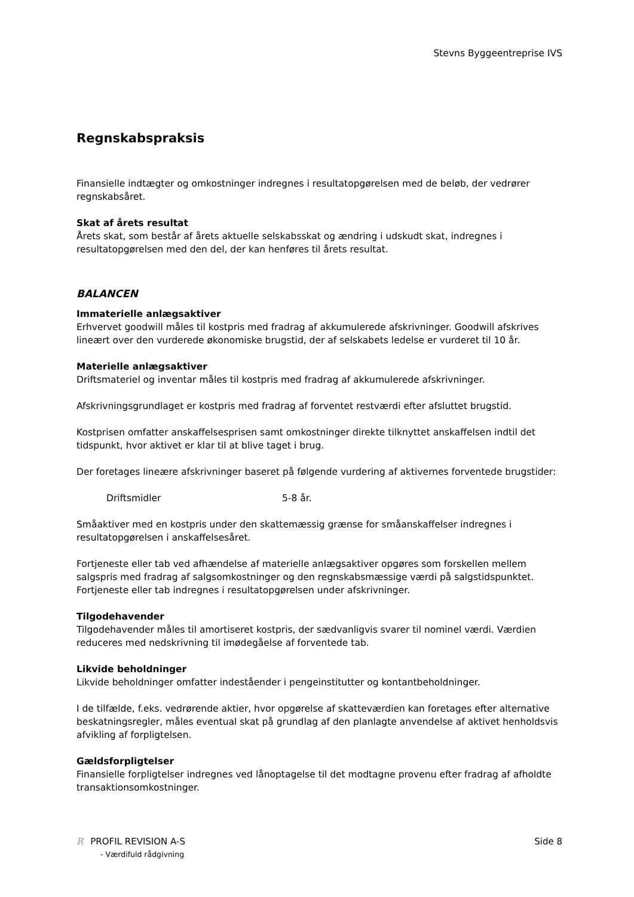Stevns Byggeentreprise IVS
Regnskabspraksis
Finansielle indtægter og omkostninger indregnes i resultatopgørelsen med de beløb, der vedrører regnskabsåret.
Skat af årets resultat
Årets skat, som består af årets aktuelle selskabsskat og ændring i udskudt skat, indregnes i resultatopgørelsen med den del, der kan henføres til årets resultat.
BALANCEN
Immaterielle anlægsaktiver
Erhvervet goodwill måles til kostpris med fradrag af akkumulerede afskrivninger. Goodwill afskrives lineært over den vurderede økonomiske brugstid, der af selskabets ledelse er vurderet til 10 år.
Materielle anlægsaktiver
Driftsmateriel og inventar måles til kostpris med fradrag af akkumulerede afskrivninger.
Afskrivningsgrundlaget er kostpris med fradrag af forventet restværdi efter afsluttet brugstid.
Kostprisen omfatter anskaffelsesprisen samt omkostninger direkte tilknyttet anskaffelsen indtil det tidspunkt, hvor aktivet er klar til at blive taget i brug.
Der foretages lineære afskrivninger baseret på følgende vurdering af aktivernes forventede brugstider:
Driftsmidler 5-8 år.
Småaktiver med en kostpris under den skattemæssig grænse for småanskaffelser indregnes i resultatopgørelsen i anskaffelsesåret.
Fortjeneste eller tab ved afhændelse af materielle anlægsaktiver opgøres som forskellen mellem salgspris med fradrag af salgsomkostninger og den regnskabsmæssige værdi på salgstidspunktet. Fortjeneste eller tab indregnes i resultatopgørelsen under afskrivninger.
Tilgodehavender
Tilgodehavender måles til amortiseret kostpris, der sædvanligvis svarer til nominel værdi. Værdien reduceres med nedskrivning til imødegåelse af forventede tab.
Likvide beholdninger
Likvide beholdninger omfatter indeståender i pengeinstitutter og kontantbeholdninger.
I de tilfælde, f.eks. vedrørende aktier, hvor opgørelse af skatteværdien kan foretages efter alternative beskatningsregler, måles eventual skat på grundlag af den planlagte anvendelse af aktivet henholdsvis afvikling af forpligtelsen.
Gældsforpligtelser
Finansielle forpligtelser indregnes ved lånoptagelse til det modtagne provenu efter fradrag af afholdte transaktionsomkostninger.
R PROFIL REVISION A-S
- Værdifuld rådgivning
Side 8